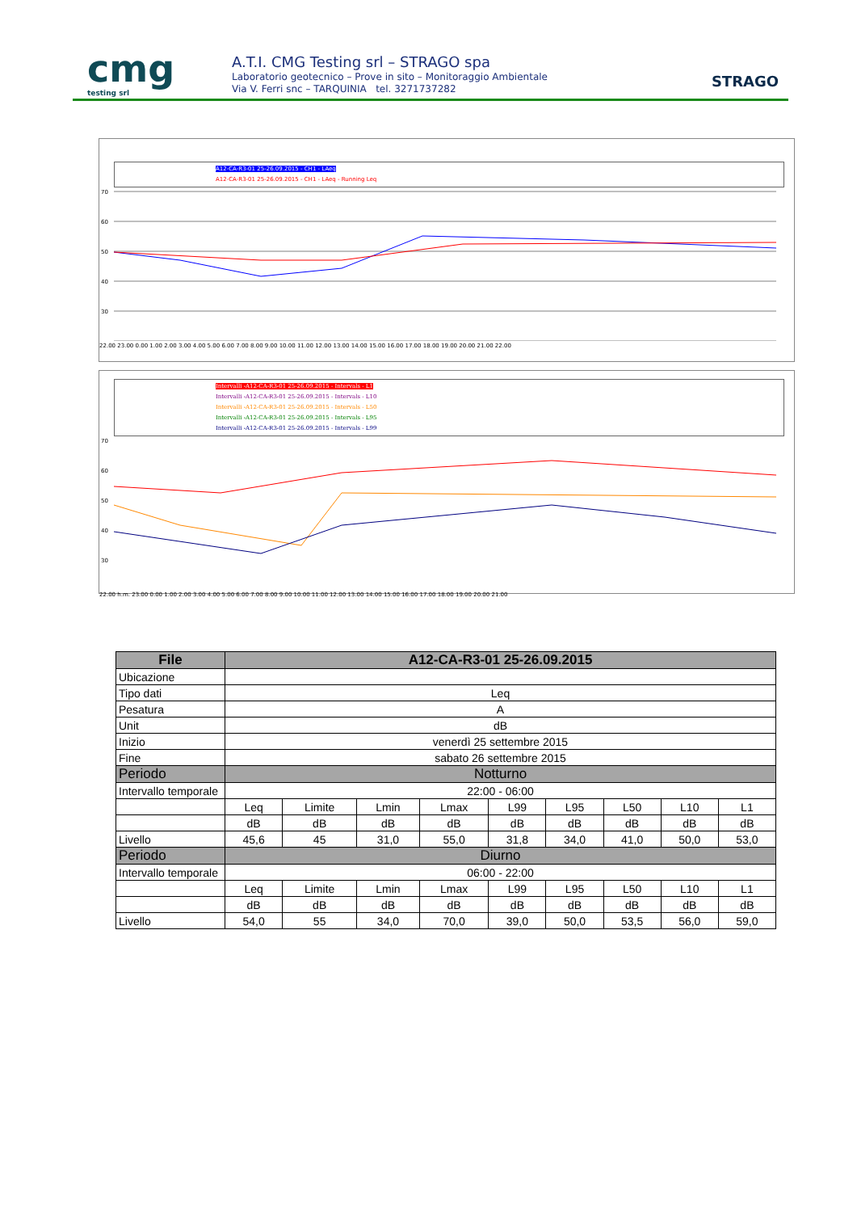cmg
testing srl
A.T.I. CMG Testing srl – STRAGO spa
Laboratorio geotecnico – Prove in sito – Monitoraggio Ambientale
Via V. Ferri snc – TARQUINIA tel. 3271737282
STRAGO
A12-CA-R3-01 25-26.09.2015 - CH1 - LAeq
A12-CA-R3-01 25-26.09.2015 - CH1 - LAeq - Running Leq
70
60
50
40
30
22.00 23.00 0.00 1.00 2.00 3.00 4.00 5.00 6.00 7.00 8.00 9.00 10.00 11.00 12.00 13.00 14.00 15.00 16.00 17.00 18.00 19.00 20.00 21.00 22.00
Intervalli -A12-CA-R3-01 25-26.09.2015 - Intervals - L1
Intervalli -A12-CA-R3-01 25-26.09.2015 - Intervals - L10
Intervalli -A12-CA-R3-01 25-26.09.2015 - Intervals - L50
Intervalli -A12-CA-R3-01 25-26.09.2015 - Intervals - L95
Intervalli -A12-CA-R3-01 25-26.09.2015 - Intervals - L99
70
60
50
40
30
22.00 h.m. 23.00 0.00 1.00 2.00 3.00 4.00 5.00 6.00 7.00 8.00 9.00 10.00 11.00 12.00 13.00 14.00 15.00 16.00 17.00 18.00 19.00 20.00 21.00
| File | A12-CA-R3-01 25-26.09.2015 | | | | | | | | |
| --- | --- | --- | --- | --- | --- | --- | --- | --- | --- |
| Ubicazione | | | | | | | | | |
| Tipo dati | Leq | | | | | | | | |
| Pesatura | A | | | | | | | | |
| Unit | dB | | | | | | | | |
| Inizio | venerdì 25 settembre 2015 | | | | | | | | |
| Fine | sabato 26 settembre 2015 | | | | | | | | |
| Periodo | Notturno | | | | | | | | |
| Intervallo temporale | 22:00 - 06:00 | | | | | | | | |
| | Leq | Limite | Lmin | Lmax | L99 | L95 | L50 | L10 | L1 |
| | dB | dB | dB | dB | dB | dB | dB | dB | dB |
| Livello | 45,6 | 45 | 31,0 | 55,0 | 31,8 | 34,0 | 41,0 | 50,0 | 53,0 |
| Periodo | Diurno | | | | | | | | |
| Intervallo temporale | 06:00 - 22:00 | | | | | | | | |
| | Leq | Limite | Lmin | Lmax | L99 | L95 | L50 | L10 | L1 |
| | dB | dB | dB | dB | dB | dB | dB | dB | dB |
| Livello | 54,0 | 55 | 34,0 | 70,0 | 39,0 | 50,0 | 53,5 | 56,0 | 59,0 |